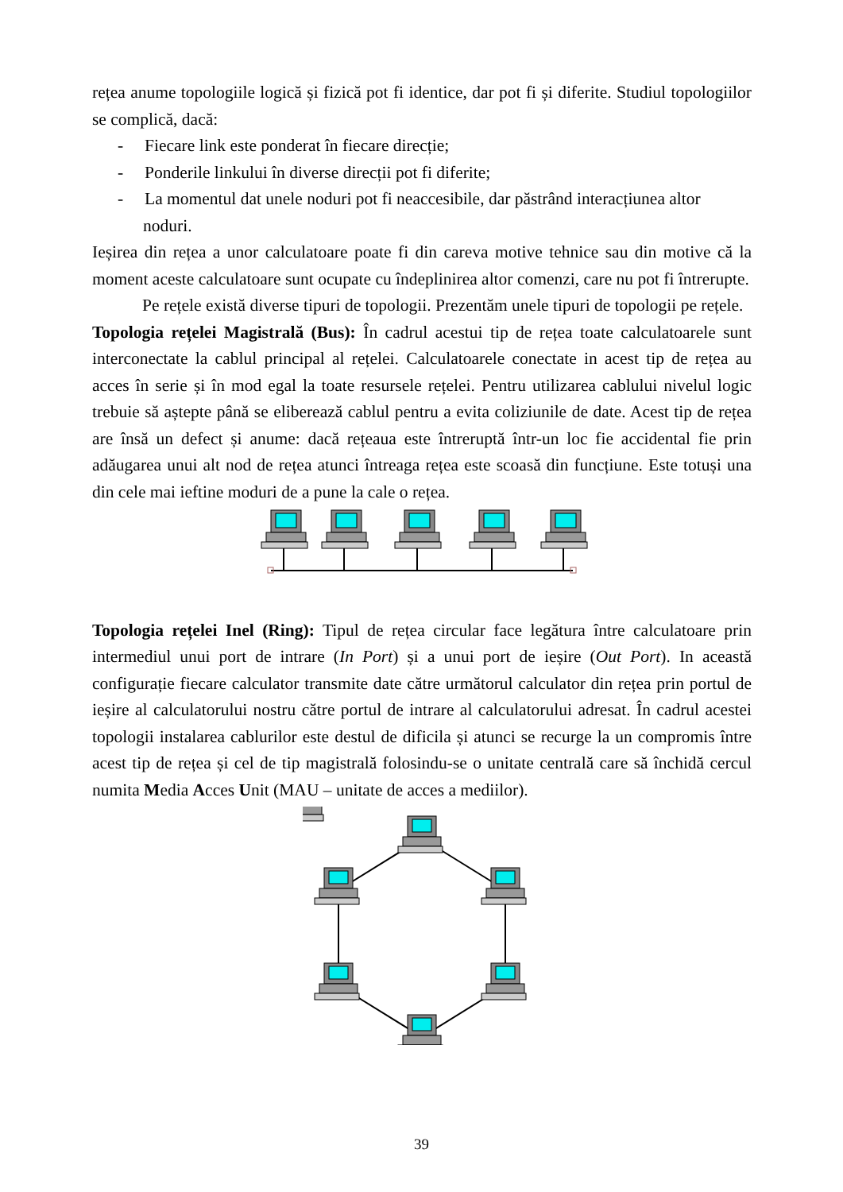rețea anume topologiile logică și fizică pot fi identice, dar pot fi și diferite. Studiul topologiilor se complică, dacă:
- Fiecare link este ponderat în fiecare direcție;
- Ponderile linkului în diverse direcții pot fi diferite;
- La momentul dat unele noduri pot fi neaccesibile, dar păstrând interacțiunea altor noduri.
Ieșirea din rețea a unor calculatoare poate fi din careva motive tehnice sau din motive că la moment aceste calculatoare sunt ocupate cu îndeplinirea altor comenzi, care nu pot fi întrerupte.
Pe rețele există diverse tipuri de topologii. Prezentăm unele tipuri de topologii pe rețele.
Topologia rețelei Magistrală (Bus): În cadrul acestui tip de rețea toate calculatoarele sunt interconectate la cablul principal al rețelei. Calculatoarele conectate in acest tip de rețea au acces în serie și în mod egal la toate resursele rețelei. Pentru utilizarea cablului nivelul logic trebuie să aștepte până se eliberează cablul pentru a evita coliziunile de date. Acest tip de rețea are însă un defect și anume: dacă rețeaua este întreruptă într-un loc fie accidental fie prin adăugarea unui alt nod de rețea atunci întreaga rețea este scoasă din funcțiune. Este totuși una din cele mai ieftine moduri de a pune la cale o rețea.
Topologia rețelei Inel (Ring): Tipul de rețea circular face legătura între calculatoare prin intermediul unui port de intrare (In Port) și a unui port de ieșire (Out Port). In această configurație fiecare calculator transmite date către următorul calculator din rețea prin portul de ieșire al calculatorului nostru către portul de intrare al calculatorului adresat. În cadrul acestei topologii instalarea cablurilor este destul de dificila și atunci se recurge la un compromis între acest tip de rețea și cel de tip magistrală folosindu-se o unitate centrală care să închidă cercul numita Media Acces Unit (MAU – unitate de acces a mediilor).
39